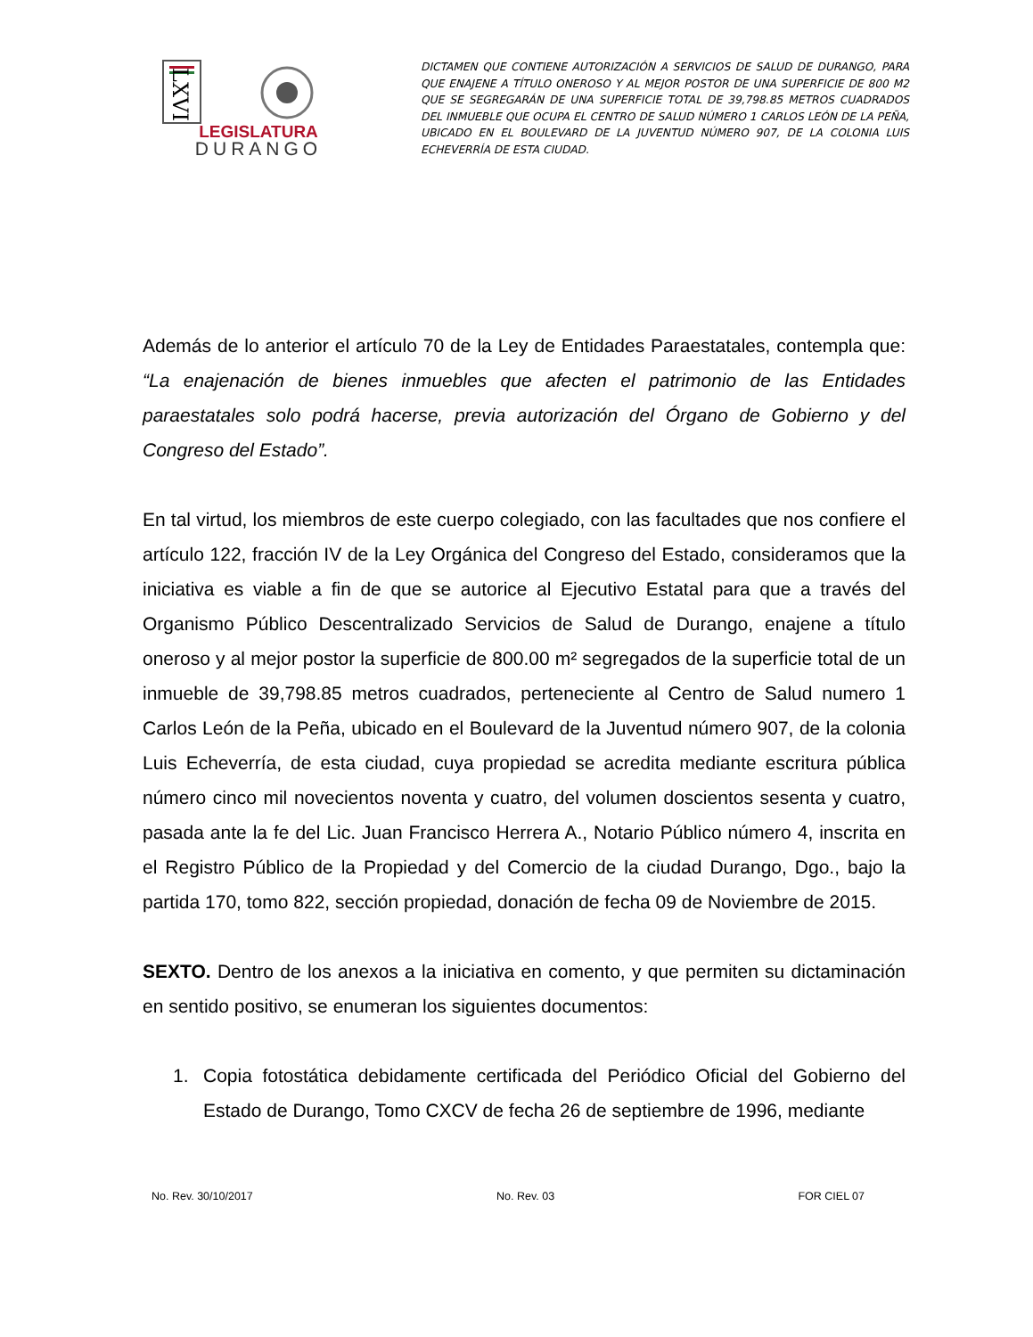LXVI
LEGISLATURA
DURANGO
DICTAMEN QUE CONTIENE AUTORIZACIÓN A SERVICIOS DE SALUD DE DURANGO, PARA QUE ENAJENE A TÍTULO ONEROSO Y AL MEJOR POSTOR DE UNA SUPERFICIE DE 800 M2 QUE SE SEGREGARÁN DE UNA SUPERFICIE TOTAL DE 39,798.85 METROS CUADRADOS DEL INMUEBLE QUE OCUPA EL CENTRO DE SALUD NÚMERO 1 CARLOS LEÓN DE LA PEÑA, UBICADO EN EL BOULEVARD DE LA JUVENTUD NÚMERO 907, DE LA COLONIA LUIS ECHEVERRÍA DE ESTA CIUDAD.
Además de lo anterior el artículo 70 de la Ley de Entidades Paraestatales, contempla que: “La enajenación de bienes inmuebles que afecten el patrimonio de las Entidades paraestatales solo podrá hacerse, previa autorización del Órgano de Gobierno y del Congreso del Estado”.
En tal virtud, los miembros de este cuerpo colegiado, con las facultades que nos confiere el artículo 122, fracción IV de la Ley Orgánica del Congreso del Estado, consideramos que la iniciativa es viable a fin de que se autorice al Ejecutivo Estatal para que a través del Organismo Público Descentralizado Servicios de Salud de Durango, enajene a título oneroso y al mejor postor la superficie de 800.00 m² segregados de la superficie total de un inmueble de 39,798.85 metros cuadrados, perteneciente al Centro de Salud numero 1 Carlos León de la Peña, ubicado en el Boulevard de la Juventud número 907, de la colonia Luis Echeverría, de esta ciudad, cuya propiedad se acredita mediante escritura pública número cinco mil novecientos noventa y cuatro, del volumen doscientos sesenta y cuatro, pasada ante la fe del Lic. Juan Francisco Herrera A., Notario Público número 4, inscrita en el Registro Público de la Propiedad y del Comercio de la ciudad Durango, Dgo., bajo la partida 170, tomo 822, sección propiedad, donación de fecha 09 de Noviembre de 2015.
SEXTO. Dentro de los anexos a la iniciativa en comento, y que permiten su dictaminación en sentido positivo, se enumeran los siguientes documentos:
1. Copia fotostática debidamente certificada del Periódico Oficial del Gobierno del Estado de Durango, Tomo CXCV de fecha 26 de septiembre de 1996, mediante
No. Rev. 30/10/2017 No. Rev. 03 FOR CIEL 07